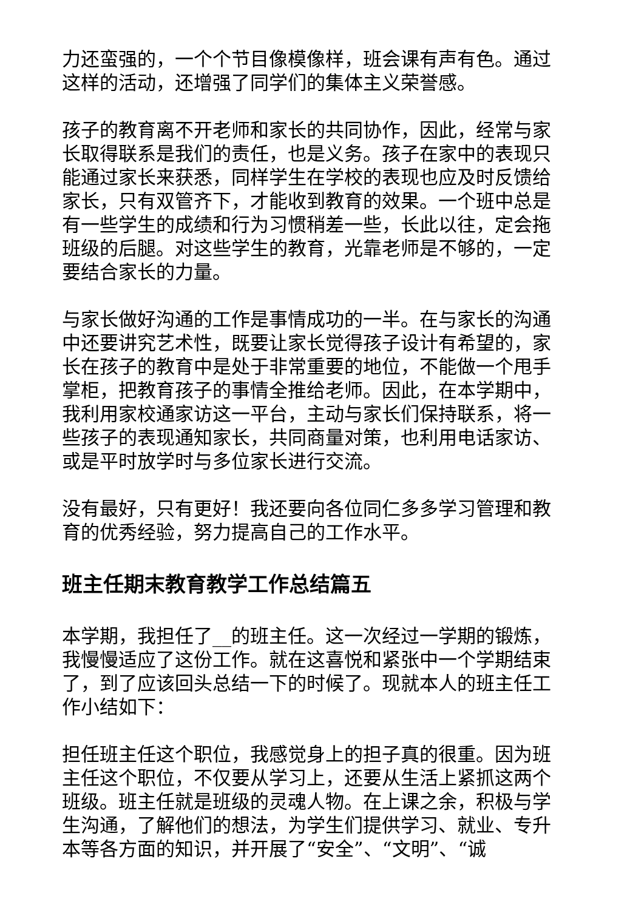力还蛮强的，一个个节目像模像样，班会课有声有色。通过这样的活动，还增强了同学们的集体主义荣誉感。
孩子的教育离不开老师和家长的共同协作，因此，经常与家长取得联系是我们的责任，也是义务。孩子在家中的表现只能通过家长来获悉，同样学生在学校的表现也应及时反馈给家长，只有双管齐下，才能收到教育的效果。一个班中总是有一些学生的成绩和行为习惯稍差一些，长此以往，定会拖班级的后腿。对这些学生的教育，光靠老师是不够的，一定要结合家长的力量。
与家长做好沟通的工作是事情成功的一半。在与家长的沟通中还要讲究艺术性，既要让家长觉得孩子设计有希望的，家长在孩子的教育中是处于非常重要的地位，不能做一个甩手掌柜，把教育孩子的事情全推给老师。因此，在本学期中，我利用家校通家访这一平台，主动与家长们保持联系，将一些孩子的表现通知家长，共同商量对策，也利用电话家访、或是平时放学时与多位家长进行交流。
没有最好，只有更好！我还要向各位同仁多多学习管理和教育的优秀经验，努力提高自己的工作水平。
班主任期末教育教学工作总结篇五
本学期，我担任了__的班主任。这一次经过一学期的锻炼，我慢慢适应了这份工作。就在这喜悦和紧张中一个学期结束了，到了应该回头总结一下的时候了。现就本人的班主任工作小结如下：
担任班主任这个职位，我感觉身上的担子真的很重。因为班主任这个职位，不仅要从学习上，还要从生活上紧抓这两个班级。班主任就是班级的灵魂人物。在上课之余，积极与学生沟通，了解他们的想法，为学生们提供学习、就业、专升本等各方面的知识，并开展了“安全”、“文明”、“诚